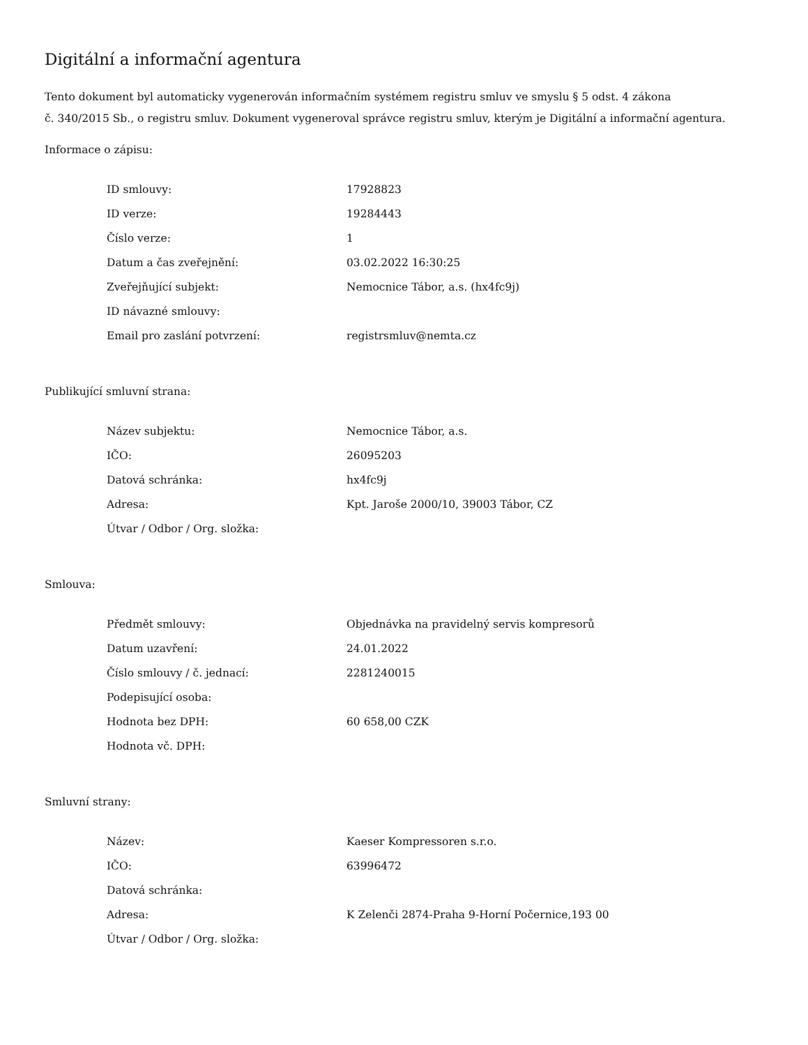Digitální a informační agentura
Tento dokument byl automaticky vygenerován informačním systémem registru smluv ve smyslu § 5 odst. 4 zákona
č. 340/2015 Sb., o registru smluv. Dokument vygeneroval správce registru smluv, kterým je Digitální a informační agentura.
Informace o zápisu:
| ID smlouvy: | 17928823 |
| ID verze: | 19284443 |
| Číslo verze: | 1 |
| Datum a čas zveřejnění: | 03.02.2022 16:30:25 |
| Zveřejňující subjekt: | Nemocnice Tábor, a.s. (hx4fc9j) |
| ID návazné smlouvy: | |
| Email pro zaslání potvrzení: | registrsmluv@nemta.cz |
Publikující smluvní strana:
| Název subjektu: | Nemocnice Tábor, a.s. |
| IČO: | 26095203 |
| Datová schránka: | hx4fc9j |
| Adresa: | Kpt. Jaroše 2000/10, 39003 Tábor, CZ |
| Útvar / Odbor / Org. složka: | |
Smlouva:
| Předmět smlouvy: | Objednávka na pravidelný servis kompresorů |
| Datum uzavření: | 24.01.2022 |
| Číslo smlouvy / č. jednací: | 2281240015 |
| Podepisující osoba: | |
| Hodnota bez DPH: | 60 658,00 CZK |
| Hodnota vč. DPH: | |
Smluvní strany:
| Název: | Kaeser Kompressoren s.r.o. |
| IČO: | 63996472 |
| Datová schránka: | |
| Adresa: | K Zelenči 2874-Praha 9-Horní Počernice,193 00 |
| Útvar / Odbor / Org. složka: | |